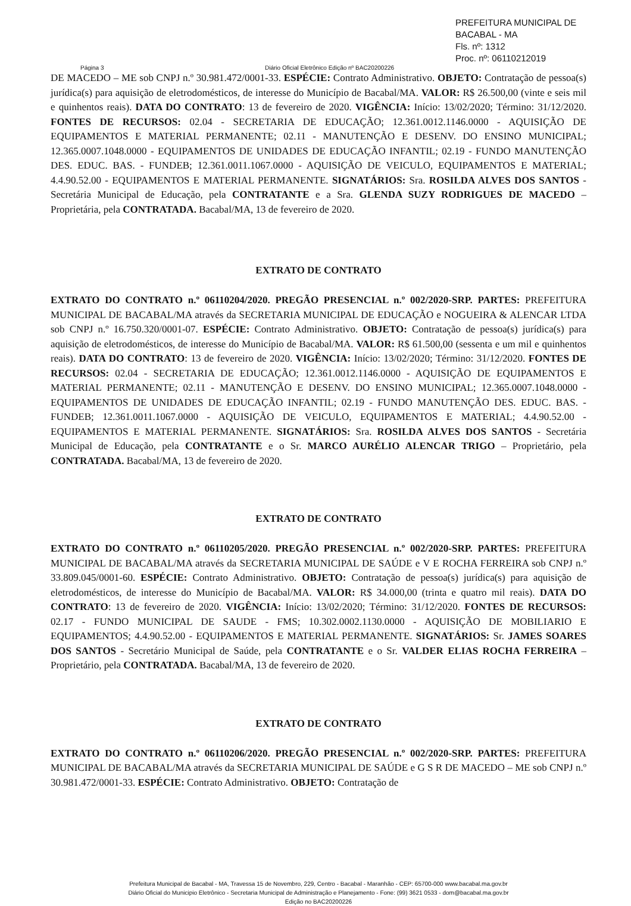PREFEITURA MUNICIPAL DE BACABAL - MA
Fls. nº: 1312
Proc. nº: 06110212019
Página 3 Diário Oficial Eletrônico Edição nº BAC20200226
DE MACEDO – ME sob CNPJ n.º 30.981.472/0001-33. ESPÉCIE: Contrato Administrativo. OBJETO: Contratação de pessoa(s) jurídica(s) para aquisição de eletrodomésticos, de interesse do Município de Bacabal/MA. VALOR: R$ 26.500,00 (vinte e seis mil e quinhentos reais). DATA DO CONTRATO: 13 de fevereiro de 2020. VIGÊNCIA: Início: 13/02/2020; Término: 31/12/2020. FONTES DE RECURSOS: 02.04 - SECRETARIA DE EDUCAÇÃO; 12.361.0012.1146.0000 - AQUISIÇÃO DE EQUIPAMENTOS E MATERIAL PERMANENTE; 02.11 - MANUTENÇÃO E DESENV. DO ENSINO MUNICIPAL; 12.365.0007.1048.0000 - EQUIPAMENTOS DE UNIDADES DE EDUCAÇÃO INFANTIL; 02.19 - FUNDO MANUTENÇÃO DES. EDUC. BAS. - FUNDEB; 12.361.0011.1067.0000 - AQUISIÇÃO DE VEICULO, EQUIPAMENTOS E MATERIAL; 4.4.90.52.00 - EQUIPAMENTOS E MATERIAL PERMANENTE. SIGNATÁRIOS: Sra. ROSILDA ALVES DOS SANTOS - Secretária Municipal de Educação, pela CONTRATANTE e a Sra. GLENDA SUZY RODRIGUES DE MACEDO – Proprietária, pela CONTRATADA. Bacabal/MA, 13 de fevereiro de 2020.
EXTRATO DE CONTRATO
EXTRATO DO CONTRATO n.º 06110204/2020. PREGÃO PRESENCIAL n.º 002/2020-SRP. PARTES: PREFEITURA MUNICIPAL DE BACABAL/MA através da SECRETARIA MUNICIPAL DE EDUCAÇÃO e NOGUEIRA & ALENCAR LTDA sob CNPJ n.º 16.750.320/0001-07. ESPÉCIE: Contrato Administrativo. OBJETO: Contratação de pessoa(s) jurídica(s) para aquisição de eletrodomésticos, de interesse do Município de Bacabal/MA. VALOR: R$ 61.500,00 (sessenta e um mil e quinhentos reais). DATA DO CONTRATO: 13 de fevereiro de 2020. VIGÊNCIA: Início: 13/02/2020; Término: 31/12/2020. FONTES DE RECURSOS: 02.04 - SECRETARIA DE EDUCAÇÃO; 12.361.0012.1146.0000 - AQUISIÇÃO DE EQUIPAMENTOS E MATERIAL PERMANENTE; 02.11 - MANUTENÇÃO E DESENV. DO ENSINO MUNICIPAL; 12.365.0007.1048.0000 - EQUIPAMENTOS DE UNIDADES DE EDUCAÇÃO INFANTIL; 02.19 - FUNDO MANUTENÇÃO DES. EDUC. BAS. - FUNDEB; 12.361.0011.1067.0000 - AQUISIÇÃO DE VEICULO, EQUIPAMENTOS E MATERIAL; 4.4.90.52.00 - EQUIPAMENTOS E MATERIAL PERMANENTE. SIGNATÁRIOS: Sra. ROSILDA ALVES DOS SANTOS - Secretária Municipal de Educação, pela CONTRATANTE e o Sr. MARCO AURÉLIO ALENCAR TRIGO – Proprietário, pela CONTRATADA. Bacabal/MA, 13 de fevereiro de 2020.
EXTRATO DE CONTRATO
EXTRATO DO CONTRATO n.º 06110205/2020. PREGÃO PRESENCIAL n.º 002/2020-SRP. PARTES: PREFEITURA MUNICIPAL DE BACABAL/MA através da SECRETARIA MUNICIPAL DE SAÚDE e V E ROCHA FERREIRA sob CNPJ n.º 33.809.045/0001-60. ESPÉCIE: Contrato Administrativo. OBJETO: Contratação de pessoa(s) jurídica(s) para aquisição de eletrodomésticos, de interesse do Município de Bacabal/MA. VALOR: R$ 34.000,00 (trinta e quatro mil reais). DATA DO CONTRATO: 13 de fevereiro de 2020. VIGÊNCIA: Início: 13/02/2020; Término: 31/12/2020. FONTES DE RECURSOS: 02.17 - FUNDO MUNICIPAL DE SAUDE - FMS; 10.302.0002.1130.0000 - AQUISIÇÃO DE MOBILIARIO E EQUIPAMENTOS; 4.4.90.52.00 - EQUIPAMENTOS E MATERIAL PERMANENTE. SIGNATÁRIOS: Sr. JAMES SOARES DOS SANTOS - Secretário Municipal de Saúde, pela CONTRATANTE e o Sr. VALDER ELIAS ROCHA FERREIRA – Proprietário, pela CONTRATADA. Bacabal/MA, 13 de fevereiro de 2020.
EXTRATO DE CONTRATO
EXTRATO DO CONTRATO n.º 06110206/2020. PREGÃO PRESENCIAL n.º 002/2020-SRP. PARTES: PREFEITURA MUNICIPAL DE BACABAL/MA através da SECRETARIA MUNICIPAL DE SAÚDE e G S R DE MACEDO – ME sob CNPJ n.º 30.981.472/0001-33. ESPÉCIE: Contrato Administrativo. OBJETO: Contratação de
Prefeitura Municipal de Bacabal - MA, Travessa 15 de Novembro, 229, Centro - Bacabal - Maranhão - CEP: 65700-000 www.bacabal.ma.gov.br
Diário Oficial do Municipio Eletrônico - Secretaria Municipal de Administração e Planejamento - Fone: (99) 3621 0533 - dom@bacabal.ma.gov.br
Edição no BAC20200226